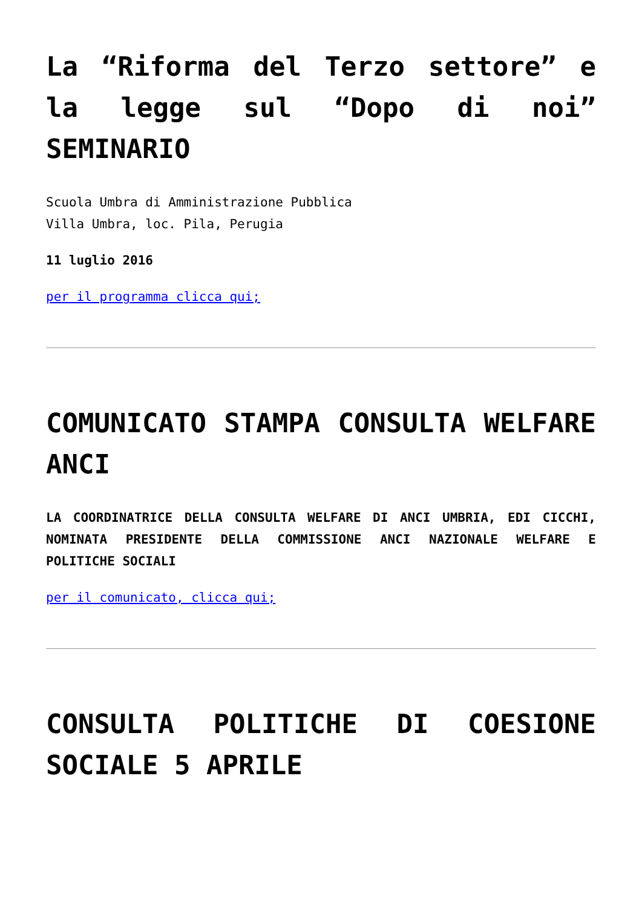La “Riforma del Terzo settore” e la legge sul “Dopo di noi” SEMINARIO
Scuola Umbra di Amministrazione Pubblica
Villa Umbra, loc. Pila, Perugia
11 luglio 2016
per il programma clicca qui;
COMUNICATO STAMPA CONSULTA WELFARE ANCI
LA COORDINATRICE DELLA CONSULTA WELFARE DI ANCI UMBRIA, EDI CICCHI, NOMINATA PRESIDENTE DELLA COMMISSIONE ANCI NAZIONALE WELFARE E POLITICHE SOCIALI
per il comunicato, clicca qui;
CONSULTA POLITICHE DI COESIONE SOCIALE 5 APRILE